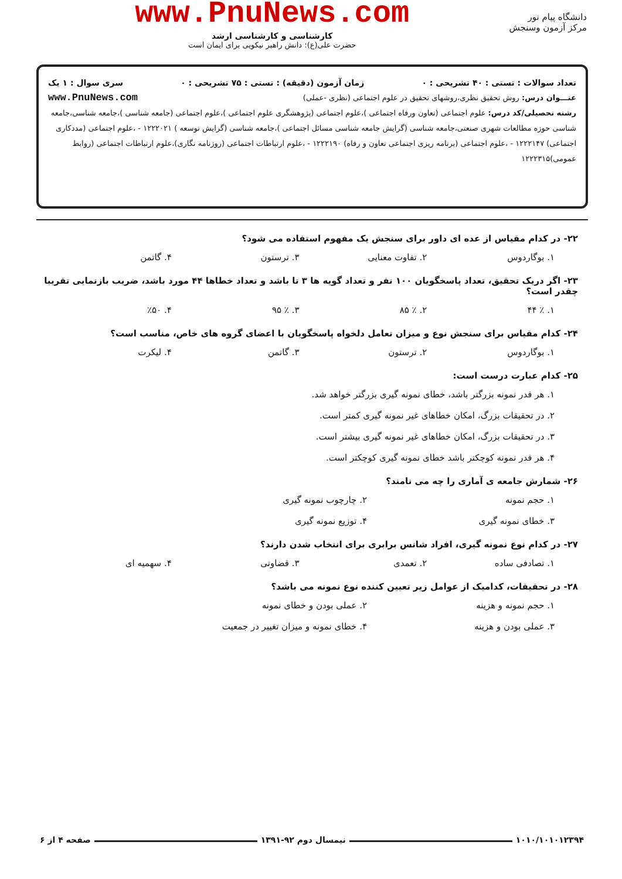دانشگاه پیام نور
مرکز آزمون وسنجش
www.PnuNews.com
کارشناسی و کارشناسی ارشد
حضرت علی(ع): دانش راهبر نیکویی برای ایمان است
تعداد سوالات : تستی : ۴۰ تشریحی : ۰ زمان آزمون (دقیقه) : تستی : ۷۵ تشریحی : ۰ سری سوال : ۱ یک
عنـــوان درس: روش تحقیق نظری،روشهای تحقیق در علوم اجتماعی (نظری -عملی) www.PnuNews.com
رشته تحصیلی/کد درس: علوم اجتماعی (تعاون ورفاه اجتماعی )،علوم اجتماعی (پژوهشگری علوم اجتماعی )،علوم اجتماعی (جامعه شناسی )،جامعه شناسی،جامعه شناسی حوزه مطالعات شهری صنعتی،جامعه شناسی (گرایش جامعه شناسی مسائل اجتماعی )،جامعه شناسی (گرایش توسعه ) ۱۲۲۲۰۲۱ - ،علوم اجتماعی (مددکاری اجتماعی) ۱۲۲۲۱۴۷ - ،علوم اجتماعی (برنامه ریزی اجتماعی تعاون و رفاه) ۱۲۲۲۱۹۰ - ،علوم ارتباطات اجتماعی (روزنامه نگاری)،علوم ارتباطات اجتماعی (روابط عمومی)۱۲۲۲۳۱۵
۲۲- در کدام مقیاس از عده ای داور برای سنجش یک مفهوم استفاده می شود؟
۱. بوگاردوس ۲. تفاوت معنایی ۳. ترستون ۴. گاتمن
۲۳- اگر دریک تحقیق، تعداد پاسخگویان ۱۰۰ نفر و تعداد گویه ها ۳ تا باشد و تعداد خطاها ۴۴ مورد باشد، ضریب بازنمایی تقریبا چقدر است؟
۱. ٪ ۴۴ ۲. ٪ ۸۵ ۳. ٪ ۹۵ ۴. ٪۵۰
۲۴- کدام مقیاس برای سنجش نوع و میزان تعامل دلخواه پاسخگویان با اعضای گروه های خاص، مناسب است؟
۱. بوگاردوس ۲. ترستون ۳. گاتمن ۴. لیکرت
۲۵- کدام عبارت درست است:
۱. هر قدر نمونه بزرگتر باشد، خطای نمونه گیری بزرگتر خواهد شد.
۲. در تحقیقات بزرگ، امکان خطاهای غیر نمونه گیری کمتر است.
۳. در تحقیقات بزرگ، امکان خطاهای غیر نمونه گیری بیشتر است.
۴. هر قدر نمونه کوچکتر باشد خطای نمونه گیری کوچکتر است.
۲۶- شمارش جامعه ی آماری را چه می نامند؟
۱. حجم نمونه ۲. چارچوب نمونه گیری ۳. خطای نمونه گیری ۴. توزیع نمونه گیری
۲۷- در کدام نوع نمونه گیری، افراد شانس برابری برای انتخاب شدن دارند؟
۱. تصادفی ساده ۲. تعمدی ۳. قضاوتی ۴. سهمیه ای
۲۸- در تحقیقات، کدامیک از عوامل زیر تعیین کننده نوع نمونه می باشد؟
۱. حجم نمونه و هزینه ۲. عملی بودن و خطای نمونه ۳. عملی بودن و هزینه ۴. خطای نمونه و میزان تغییر در جمعیت
۱۰۱۰/۱۰۱۰۱۲۳۹۴ نیمسال دوم ۹۲-۱۳۹۱ صفحه ۴ از ۶